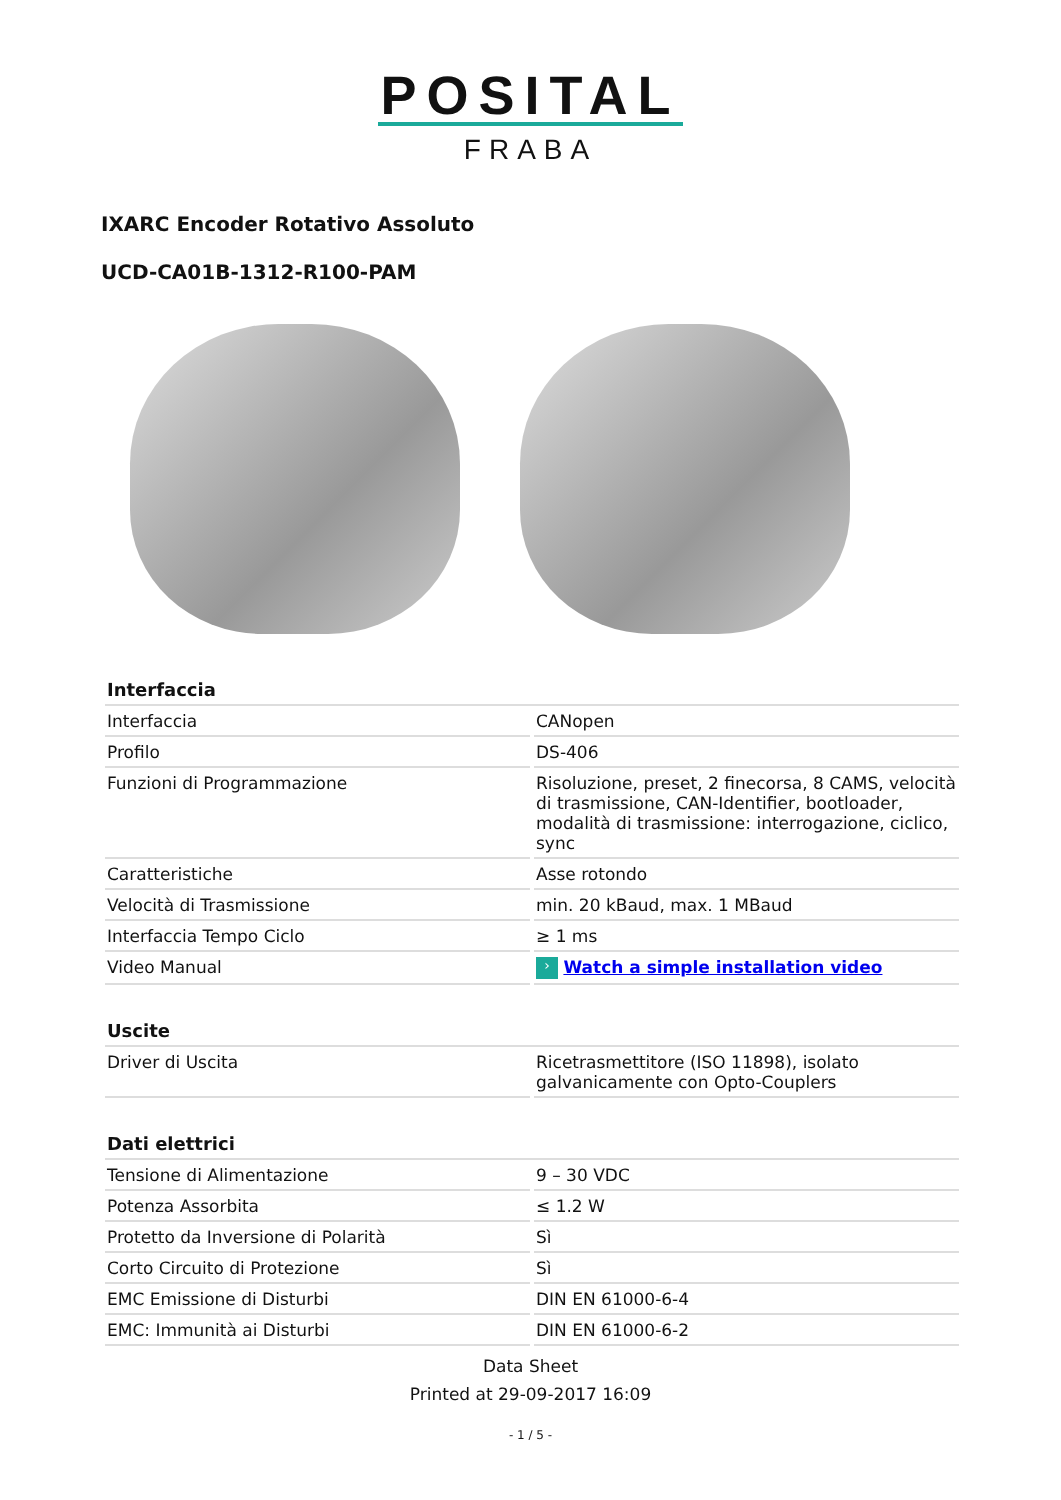POSITAL
FRABA
IXARC Encoder Rotativo Assoluto
UCD-CA01B-1312-R100-PAM
| Interfaccia | |
| --- | --- |
| Interfaccia | CANopen |
| Profilo | DS-406 |
| Funzioni di Programmazione | Risoluzione, preset, 2 finecorsa, 8 CAMS, velocità di trasmissione, CAN-Identifier, bootloader, modalità di trasmissione: interrogazione, ciclico, sync |
| Caratteristiche | Asse rotondo |
| Velocità di Trasmissione | min. 20 kBaud, max. 1 MBaud |
| Interfaccia Tempo Ciclo | ≥ 1 ms |
| Video Manual | › Watch a simple installation video |
| Uscite | |
| --- | --- |
| Driver di Uscita | Ricetrasmettitore (ISO 11898), isolato galvanicamente con Opto-Couplers |
| Dati elettrici | |
| --- | --- |
| Tensione di Alimentazione | 9 – 30 VDC |
| Potenza Assorbita | ≤ 1.2 W |
| Protetto da Inversione di Polarità | Sì |
| Corto Circuito di Protezione | Sì |
| EMC Emissione di Disturbi | DIN EN 61000-6-4 |
| EMC: Immunità ai Disturbi | DIN EN 61000-6-2 |
Data Sheet
Printed at 29-09-2017 16:09
- 1 / 5 -